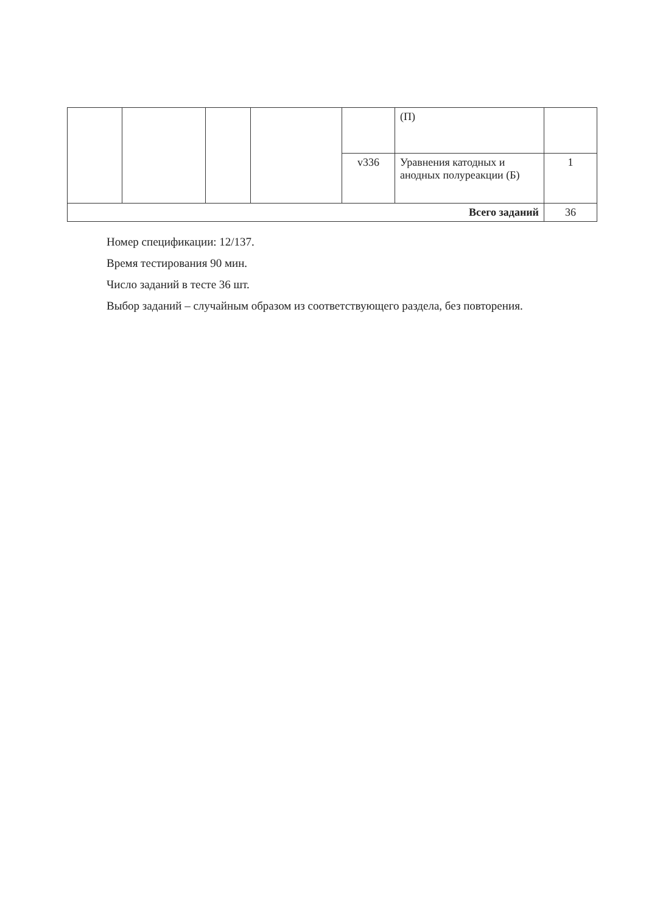| | | | | | (П) | |
| | | | | v336 | Уравнения катодных и анодных полуреакции (Б) | 1 |
| Всего заданий | | | | | | 36 |
Номер спецификации: 12/137.
Время тестирования 90 мин.
Число заданий в тесте 36 шт.
Выбор заданий – случайным образом из соответствующего раздела, без повторения.